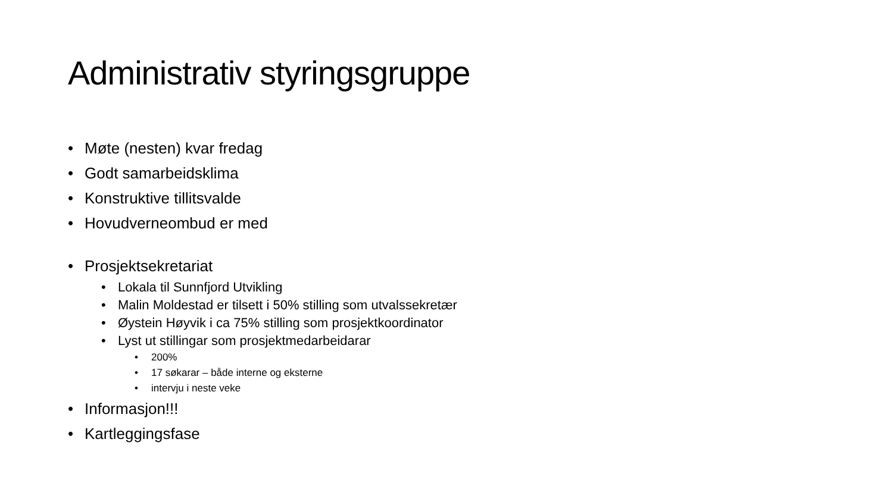Administrativ styringsgruppe
• Møte (nesten) kvar fredag
• Godt samarbeidsklima
• Konstruktive tillitsvalde
• Hovudverneombud er med
• Prosjektsekretariat
• Lokala til Sunnfjord Utvikling
• Malin Moldestad er tilsett i 50% stilling som utvalssekretær
• Øystein Høyvik i ca 75% stilling som prosjektkoordinator
• Lyst ut stillingar som prosjektmedarbeidarar
• 200%
• 17 søkarar – både interne og eksterne
• intervju i neste veke
• Informasjon!!!
• Kartleggingsfase